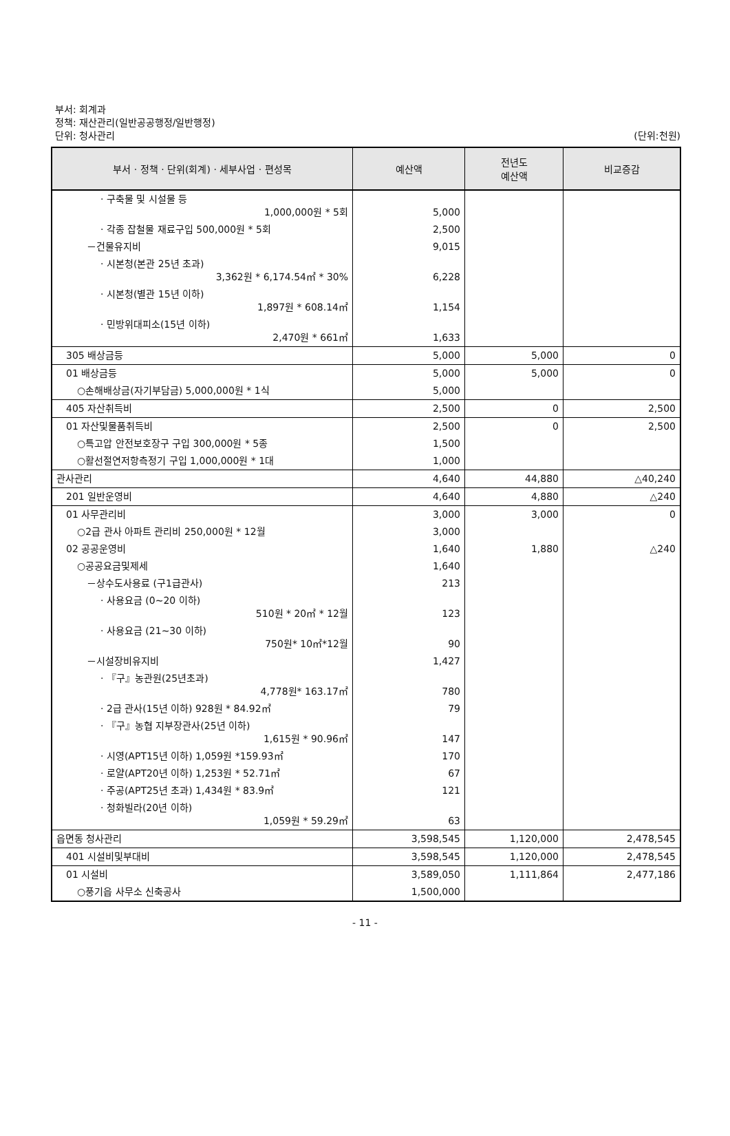부서: 회계과
정책: 재산관리(일반공공행정/일반행정)
단위: 청사관리
(단위:천원)
| 부서 · 정책 · 단위(회계) · 세부사업 · 편성목 | 예산액 | 전년도 예산액 | 비교증감 |
| --- | --- | --- | --- |
| · 구축물 및 시설물 등 1,000,000원 * 5회 | 5,000 | | |
| · 각종 잡철물 재료구입 500,000원 * 5회 | 2,500 | | |
| －건물유지비 | 9,015 | | |
| · 시본청(본관 25년 초과) 3,362원 * 6,174.54㎡ * 30% | 6,228 | | |
| · 시본청(별관 15년 이하) 1,897원 * 608.14㎡ | 1,154 | | |
| · 민방위대피소(15년 이하) 2,470원 * 661㎡ | 1,633 | | |
| 305 배상금등 | 5,000 | 5,000 | 0 |
| 01 배상금등 | 5,000 | 5,000 | 0 |
| ○손해배상금(자기부담금) 5,000,000원 * 1식 | 5,000 | | |
| 405 자산취득비 | 2,500 | 0 | 2,500 |
| 01 자산및물품취득비 | 2,500 | 0 | 2,500 |
| ○특고압 안전보호장구 구입 300,000원 * 5종 | 1,500 | | |
| ○활선절연저항측정기 구입 1,000,000원 * 1대 | 1,000 | | |
| 관사관리 | 4,640 | 44,880 | △40,240 |
| 201 일반운영비 | 4,640 | 4,880 | △240 |
| 01 사무관리비 | 3,000 | 3,000 | 0 |
| ○2급 관사 아파트 관리비 250,000원 * 12월 | 3,000 | | |
| 02 공공운영비 | 1,640 | 1,880 | △240 |
| ○공공요금및제세 | 1,640 | | |
| －상수도사용료 (구1급관사) | 213 | | |
| · 사용요금 (0~20 이하) 510원 * 20㎡ * 12월 | 123 | | |
| · 사용요금 (21~30 이하) 750원* 10㎡*12월 | 90 | | |
| －시설장비유지비 | 1,427 | | |
| · 『구』농관원(25년초과) 4,778원* 163.17㎡ | 780 | | |
| · 2급 관사(15년 이하) 928원 * 84.92㎡ | 79 | | |
| · 『구』농협 지부장관사(25년 이하) 1,615원 * 90.96㎡ | 147 | | |
| · 시영(APT15년 이하) 1,059원 *159.93㎡ | 170 | | |
| · 로얄(APT20년 이하) 1,253원 * 52.71㎡ | 67 | | |
| · 주공(APT25년 초과) 1,434원 * 83.9㎡ | 121 | | |
| · 청화빌라(20년 이하) 1,059원 * 59.29㎡ | 63 | | |
| 읍면동 청사관리 | 3,598,545 | 1,120,000 | 2,478,545 |
| 401 시설비및부대비 | 3,598,545 | 1,120,000 | 2,478,545 |
| 01 시설비 | 3,589,050 | 1,111,864 | 2,477,186 |
| ○풍기읍 사무소 신축공사 | 1,500,000 | | |
- 11 -